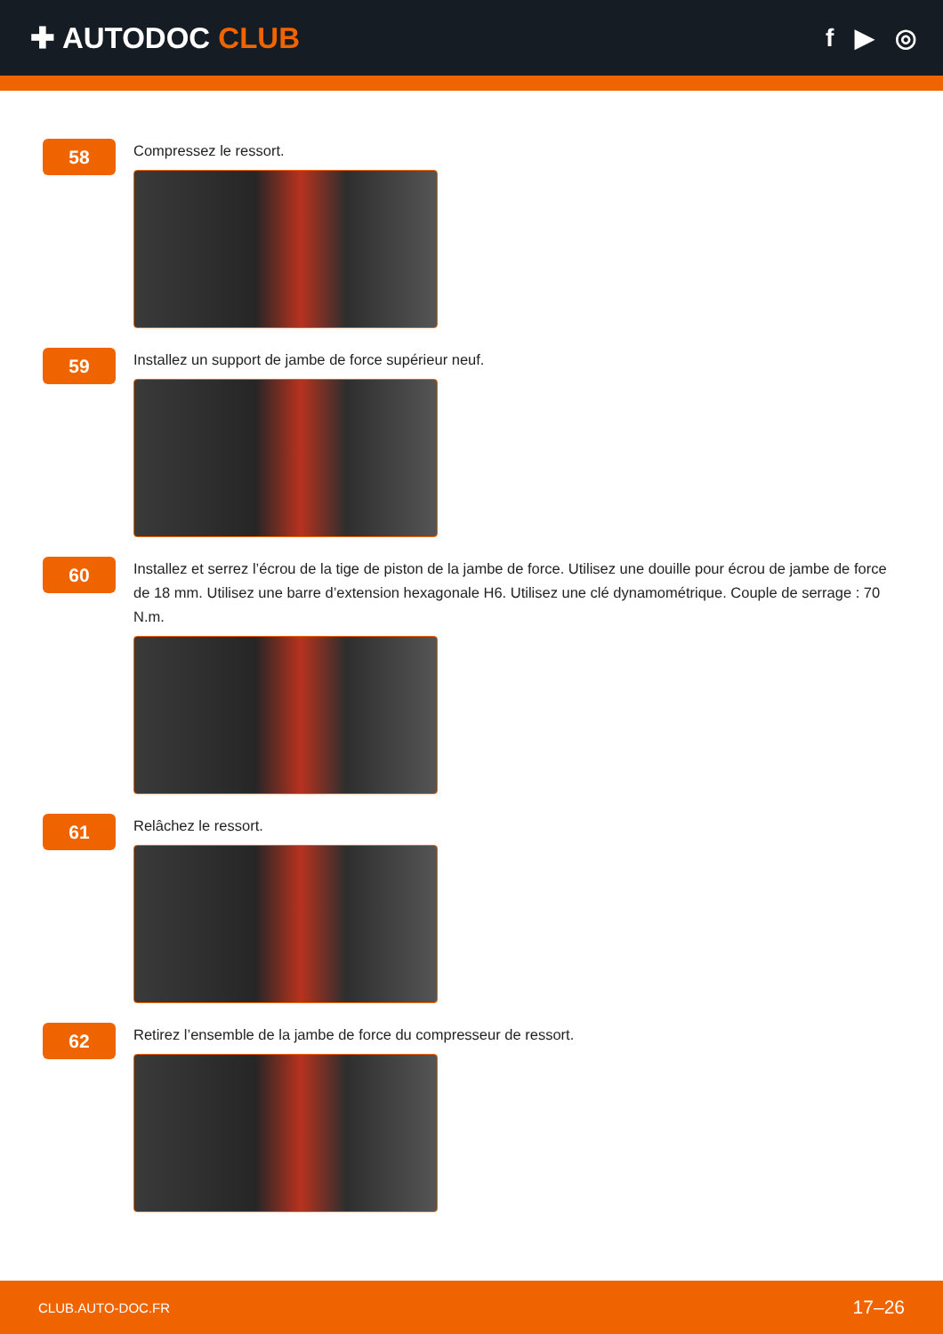✚ AUTODOC CLUB
f ▶ ◎
58
Compressez le ressort.
59
Installez un support de jambe de force supérieur neuf.
60
Installez et serrez l’écrou de la tige de piston de la jambe de force. Utilisez une douille pour écrou de jambe de force de 18 mm. Utilisez une barre d’extension hexagonale H6. Utilisez une clé dynamométrique. Couple de serrage : 70 N.m.
61
Relâchez le ressort.
62
Retirez l’ensemble de la jambe de force du compresseur de ressort.
CLUB.AUTO-DOC.FR 17–26